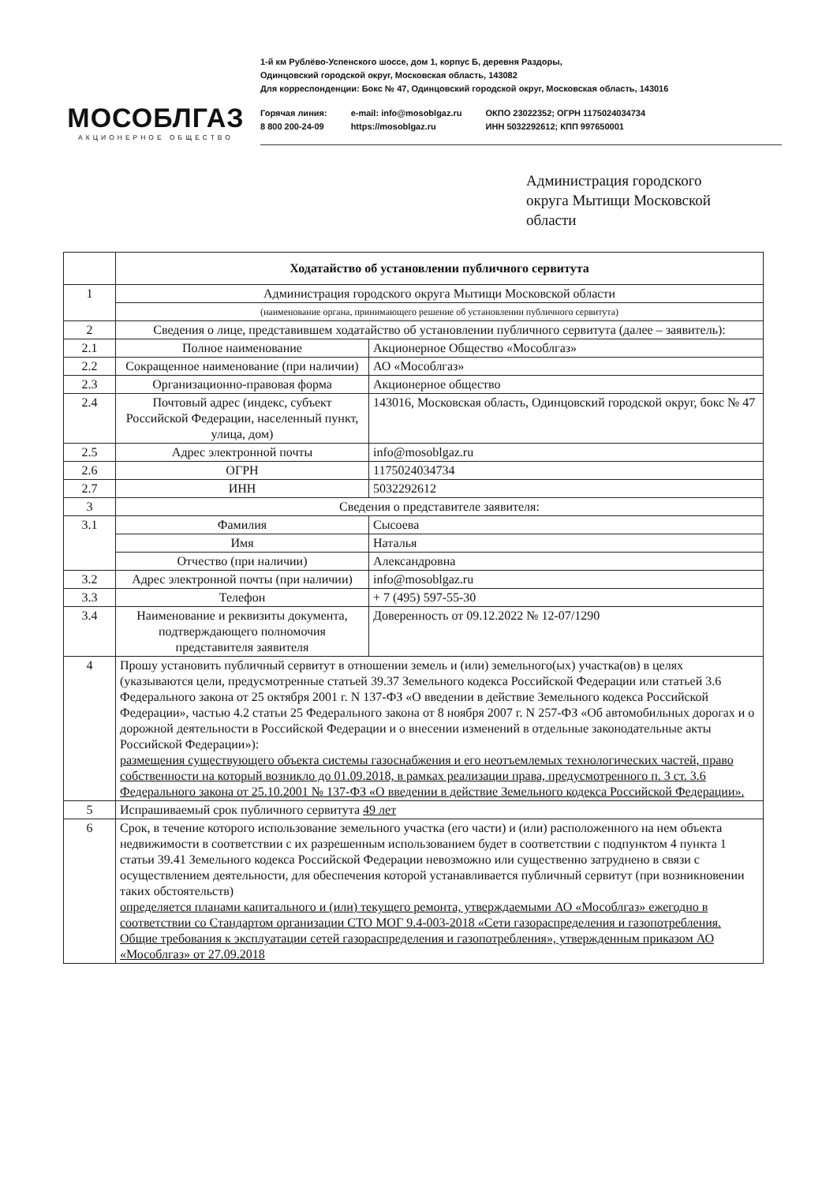МОСОБЛГАЗ
АКЦИОНЕРНОЕ ОБЩЕСТВО
1-й км Рублёво-Успенского шоссе, дом 1, корпус Б, деревня Раздоры,
Одинцовский городской округ, Московская область, 143082
Для корреспонденции: Бокс № 47, Одинцовский городской округ, Московская область, 143016
Горячая линия:
8 800 200-24-09
e-mail: info@mosoblgaz.ru
https://mosoblgaz.ru
ОКПО 23022352; ОГРН 1175024034734
ИНН 5032292612; КПП 997650001
Администрация городского
округа Мытищи Московской
области
| | Ходатайство об установлении публичного сервитута | |
| 1 | Администрация городского округа Мытищи Московской области | |
| | (наименование органа, принимающего решение об установлении публичного сервитута) | |
| 2 | Сведения о лице, представившем ходатайство об установлении публичного сервитута (далее – заявитель): | |
| 2.1 | Полное наименование | Акционерное Общество «Мособлгаз» |
| 2.2 | Сокращенное наименование (при наличии) | АО «Мособлгаз» |
| 2.3 | Организационно-правовая форма | Акционерное общество |
| 2.4 | Почтовый адрес (индекс, субъект Российской Федерации, населенный пункт, улица, дом) | 143016, Московская область, Одинцовский городской округ, бокс № 47 |
| 2.5 | Адрес электронной почты | info@mosoblgaz.ru |
| 2.6 | ОГРН | 1175024034734 |
| 2.7 | ИНН | 5032292612 |
| 3 | Сведения о представителе заявителя: | |
| 3.1 | Фамилия | Сысоева |
| | Имя | Наталья |
| | Отчество (при наличии) | Александровна |
| 3.2 | Адрес электронной почты (при наличии) | info@mosoblgaz.ru |
| 3.3 | Телефон | + 7 (495) 597-55-30 |
| 3.4 | Наименование и реквизиты документа, подтверждающего полномочия представителя заявителя | Доверенность от 09.12.2022 № 12-07/1290 |
| 4 | Прошу установить публичный сервитут в отношении земель и (или) земельного(ых) участка(ов) в целях (указываются цели, предусмотренные статьей 39.37 Земельного кодекса Российской Федерации или статьей 3.6 Федерального закона от 25 октября 2001 г. N 137-ФЗ «О введении в действие Земельного кодекса Российской Федерации», частью 4.2 статьи 25 Федерального закона от 8 ноября 2007 г. N 257-ФЗ «Об автомобильных дорогах и о дорожной деятельности в Российской Федерации и о внесении изменений в отдельные законодательные акты Российской Федерации»): размещения существующего объекта системы газоснабжения и его неотъемлемых технологических частей, право собственности на который возникло до 01.09.2018, в рамках реализации права, предусмотренного п. 3 ст. 3.6 Федерального закона от 25.10.2001 № 137-ФЗ «О введении в действие Земельного кодекса Российской Федерации». | |
| 5 | Испрашиваемый срок публичного сервитута 49 лет | |
| 6 | Срок, в течение которого использование земельного участка (его части) и (или) расположенного на нем объекта недвижимости в соответствии с их разрешенным использованием будет в соответствии с подпунктом 4 пункта 1 статьи 39.41 Земельного кодекса Российской Федерации невозможно или существенно затруднено в связи с осуществлением деятельности, для обеспечения которой устанавливается публичный сервитут (при возникновении таких обстоятельств) определяется планами капитального и (или) текущего ремонта, утверждаемыми АО «Мособлгаз» ежегодно в соответствии со Стандартом организации СТО МОГ 9.4-003-2018 «Сети газораспределения и газопотребления. Общие требования к эксплуатации сетей газораспределения и газопотребления», утвержденным приказом АО «Мособлгаз» от 27.09.2018 | |